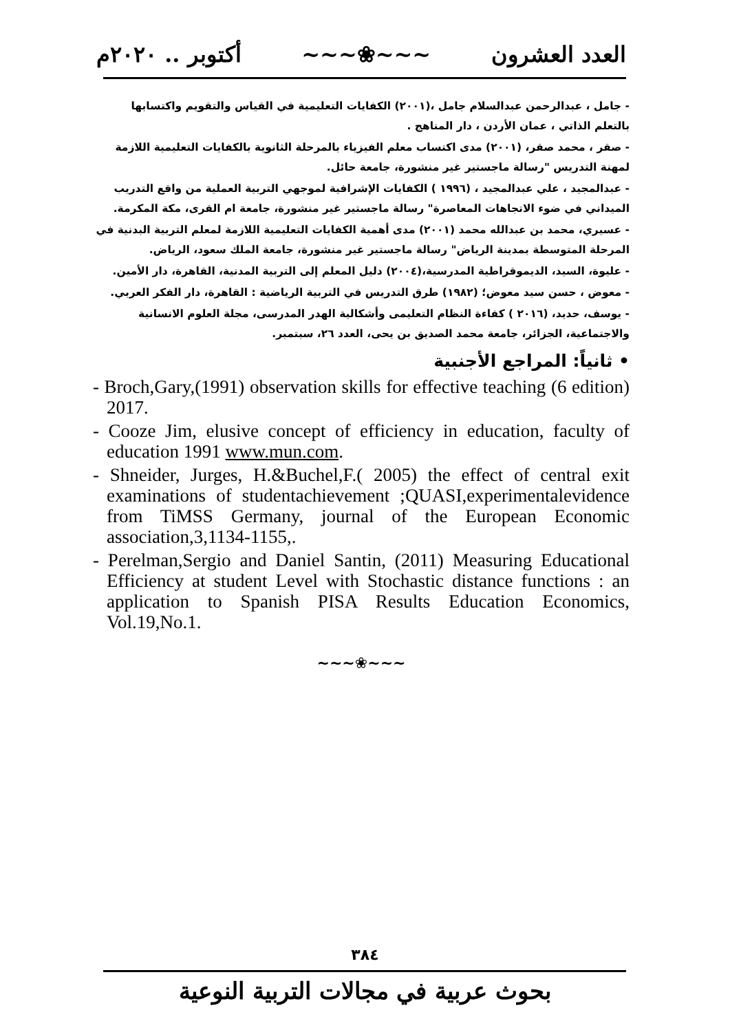العدد العشرون ~~~❀~~~ أكتوبر .. ٢٠٢٠م
- جامل ، عبدالرحمن عبدالسلام جامل ،(٢٠٠١) الكفايات التعليمية في القياس والتقويم واكتسابها بالتعلم الذاتي ، عمان الأردن ، دار المناهج .
- صقر ، محمد صقر، (٢٠٠١) مدى اكتساب معلم الفيزياء بالمرحلة الثانوية بالكفايات التعليمية اللازمة لمهنة التدريس "رسالة ماجستير غير منشورة، جامعة حائل.
- عبدالمجيد ، علي عبدالمجيد ، (١٩٩٦ ) الكفايات الإشرافية لموجهي التربية العملية من واقع التدريب الميداني في ضوء الاتجاهات المعاصرة" رسالة ماجستير غير منشورة، جامعة ام القرى، مكة المكرمة.
- عسيري، محمد بن عبدالله محمد (٢٠٠١) مدى أهمية الكفايات التعليمية اللازمة لمعلم التربية البدنية في المرحلة المتوسطة بمدينة الرياض" رسالة ماجستير غير منشورة، جامعة الملك سعود، الرياض.
- عليوة، السيد، الديموقراطية المدرسية،(٢٠٠٤) دليل المعلم إلى التربية المدنية، القاهرة، دار الأمين.
- معوض ، حسن سيد معوض؛ (١٩٨٢) طرق التدريس في التربية الرياضية : القاهرة، دار الفكر العربي.
- يوسف، حديد، (٢٠١٦ ) كفاءة النظام التعليمى وأشكالية الهدر المدرسى، مجلة العلوم الانسانية والاجتماعية، الجزائر، جامعة محمد الصديق بن يحى، العدد ٢٦، سبتمبر.
• ثانياً: المراجع الأجنبية
- Broch,Gary,(1991) observation skills for effective teaching (6 edition) 2017.
- Cooze Jim, elusive concept of efficiency in education, faculty of education 1991 www.mun.com.
- Shneider, Jurges, H.&Buchel,F.( 2005) the effect of central exit examinations of studentachievement ;QUASI,experimentalevidence from TiMSS Germany, journal of the European Economic association,3,1134-1155,.
- Perelman,Sergio and Daniel Santin, (2011) Measuring Educational Efficiency at student Level with Stochastic distance functions : an application to Spanish PISA Results Education Economics, Vol.19,No.1.
~~~❀~~~
٣٨٤
بحوث عربية في مجالات التربية النوعية